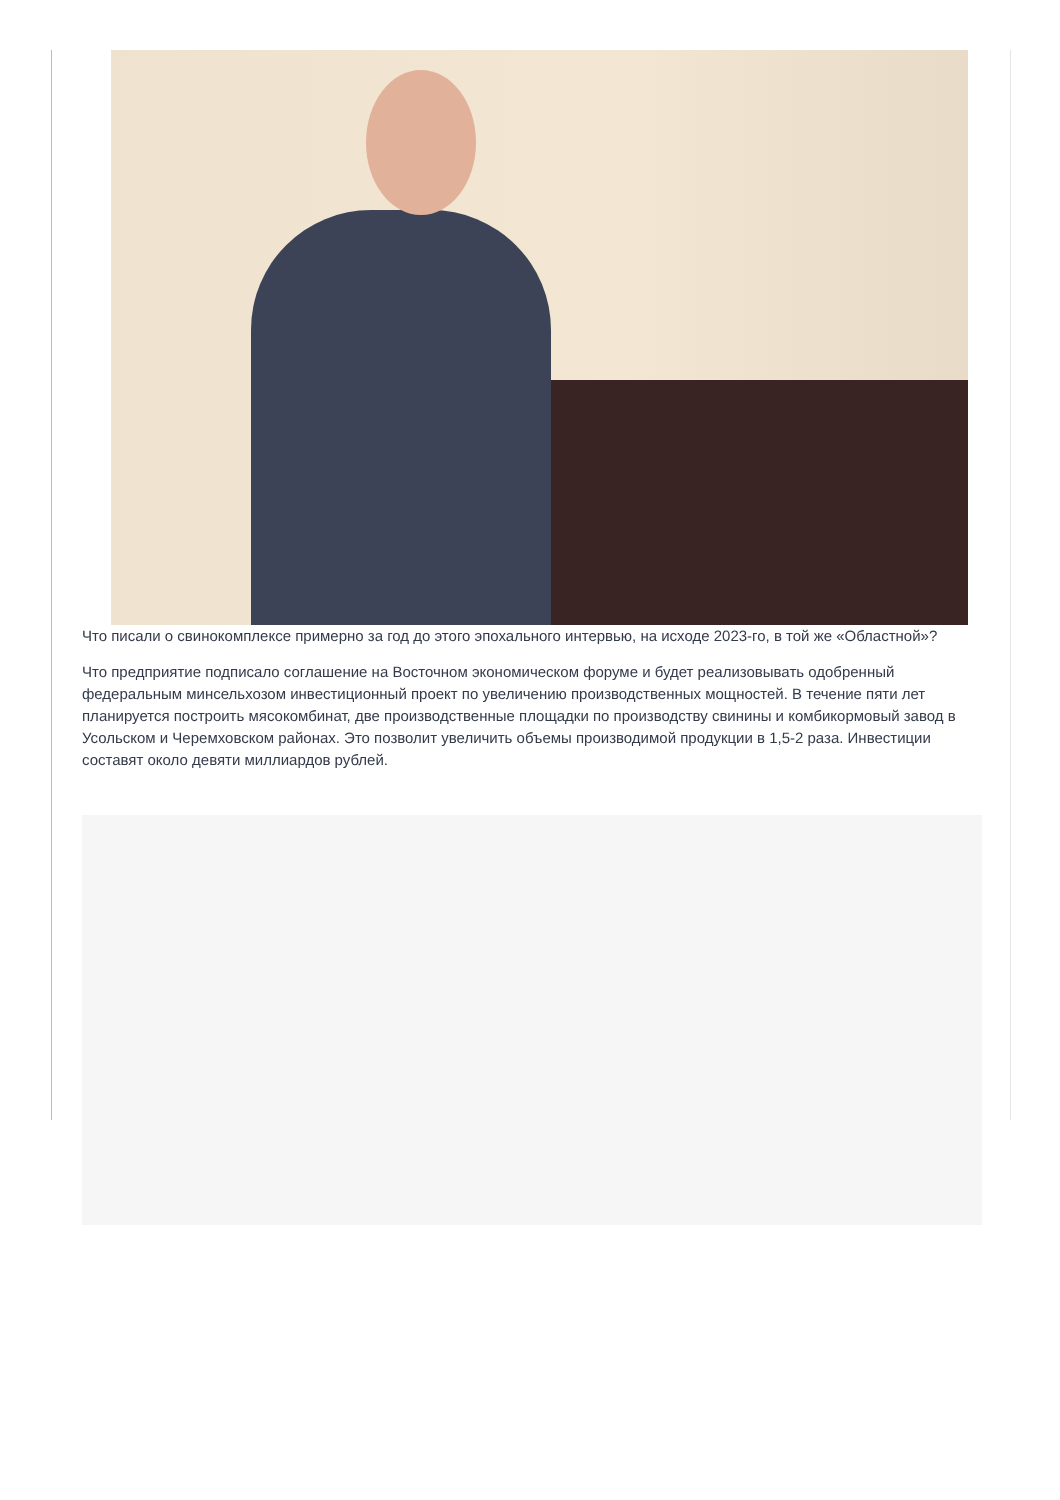Что писали о свинокомплексе примерно за год до этого эпохального интервью, на исходе 2023-го, в той же «Областной»?
Что предприятие подписало соглашение на Восточном экономическом форуме и будет реализовывать одобренный федеральным минсельхозом инвестиционный проект по увеличению производственных мощностей. В течение пяти лет планируется построить мясокомбинат, две производственные площадки по производству свинины и комбикормовый завод в Усольском и Черемховском районах. Это позволит увеличить объемы производимой продукции в 1,5-2 раза. Инвестиции составят около девяти миллиардов рублей.